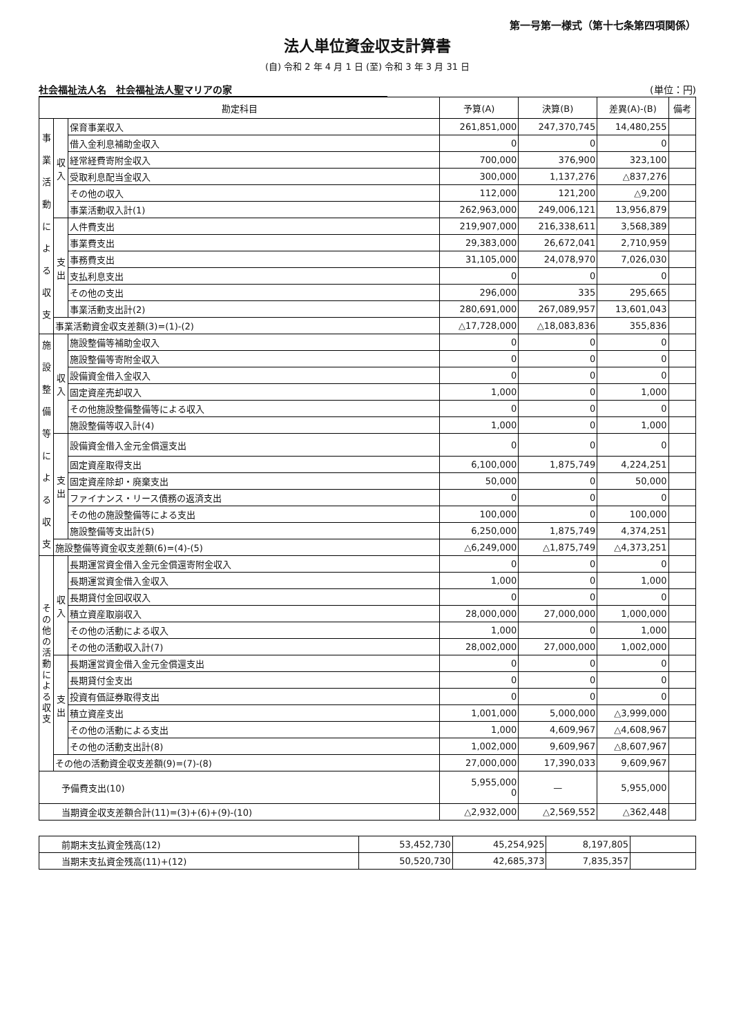第一号第一様式（第十七条第四項関係）
法人単位資金収支計算書
(自) 令和 2 年 4 月 1 日 (至) 令和 3 年 3 月 31 日
社会福祉法人名　社会福祉法人聖マリアの家 (単位：円)
| 勘定科目 | | | 予算(A) | 決算(B) | 差異(A)-(B) | 備考 |
| --- | --- | --- | --- | --- | --- | --- |
| 事 業 活 動 に よ る 収 支 | 収入 | 保育事業収入 | 261,851,000 | 247,370,745 | 14,480,255 | |
| | | 借入金利息補助金収入 | 0 | 0 | 0 | |
| | | 経常経費寄附金収入 | 700,000 | 376,900 | 323,100 | |
| | | 受取利息配当金収入 | 300,000 | 1,137,276 | △837,276 | |
| | | その他の収入 | 112,000 | 121,200 | △9,200 | |
| | | 事業活動収入計(1) | 262,963,000 | 249,006,121 | 13,956,879 | |
| | 支出 | 人件費支出 | 219,907,000 | 216,338,611 | 3,568,389 | |
| | | 事業費支出 | 29,383,000 | 26,672,041 | 2,710,959 | |
| | | 事務費支出 | 31,105,000 | 24,078,970 | 7,026,030 | |
| | | 支払利息支出 | 0 | 0 | 0 | |
| | | その他の支出 | 296,000 | 335 | 295,665 | |
| | | 事業活動支出計(2) | 280,691,000 | 267,089,957 | 13,601,043 | |
| | 事業活動資金収支差額(3)=(1)-(2) | | △17,728,000 | △18,083,836 | 355,836 | |
| 施 設 整 備 等 に よ る 収 支 | 収入 | 施設整備等補助金収入 | 0 | 0 | 0 | |
| | | 施設整備等寄附金収入 | 0 | 0 | 0 | |
| | | 設備資金借入金収入 | 0 | 0 | 0 | |
| | | 固定資産売却収入 | 1,000 | 0 | 1,000 | |
| | | その他施設整備整備等による収入 | 0 | 0 | 0 | |
| | | 施設整備等収入計(4) | 1,000 | 0 | 1,000 | |
| | 支出 | 設備資金借入金元金償還支出 | 0 | 0 | 0 | |
| | | 固定資産取得支出 | 6,100,000 | 1,875,749 | 4,224,251 | |
| | | 固定資産除却・廃棄支出 | 50,000 | 0 | 50,000 | |
| | | ファイナンス・リース債務の返済支出 | 0 | 0 | 0 | |
| | | その他の施設整備等による支出 | 100,000 | 0 | 100,000 | |
| | | 施設整備等支出計(5) | 6,250,000 | 1,875,749 | 4,374,251 | |
| | 施設整備等資金収支差額(6)=(4)-(5) | | △6,249,000 | △1,875,749 | △4,373,251 | |
| そ の 他 の 活 動 に よ る 収 支 | 収入 | 長期運営資金借入金元金償還寄附金収入 | 0 | 0 | 0 | |
| | | 長期運営資金借入金収入 | 1,000 | 0 | 1,000 | |
| | | 長期貸付金回収収入 | 0 | 0 | 0 | |
| | | 積立資産取崩収入 | 28,000,000 | 27,000,000 | 1,000,000 | |
| | | その他の活動による収入 | 1,000 | 0 | 1,000 | |
| | | その他の活動収入計(7) | 28,002,000 | 27,000,000 | 1,002,000 | |
| | 支出 | 長期運営資金借入金元金償還支出 | 0 | 0 | 0 | |
| | | 長期貸付金支出 | 0 | 0 | 0 | |
| | | 投資有価証券取得支出 | 0 | 0 | 0 | |
| | | 積立資産支出 | 1,001,000 | 5,000,000 | △3,999,000 | |
| | | その他の活動による支出 | 1,000 | 4,609,967 | △4,608,967 | |
| | | その他の活動支出計(8) | 1,002,000 | 9,609,967 | △8,607,967 | |
| | その他の活動資金収支差額(9)=(7)-(8) | | 27,000,000 | 17,390,033 | 9,609,967 | |
| 予備費支出(10) | | | 5,955,000 0 | — | 5,955,000 | |
| 当期資金収支差額合計(11)=(3)+(6)+(9)-(10) | | | △2,932,000 | △2,569,552 | △362,448 | |
| 前期末支払資金残高(12) | 53,452,730 | 45,254,925 | 8,197,805 | |
| 当期末支払資金残高(11)+(12) | 50,520,730 | 42,685,373 | 7,835,357 | |